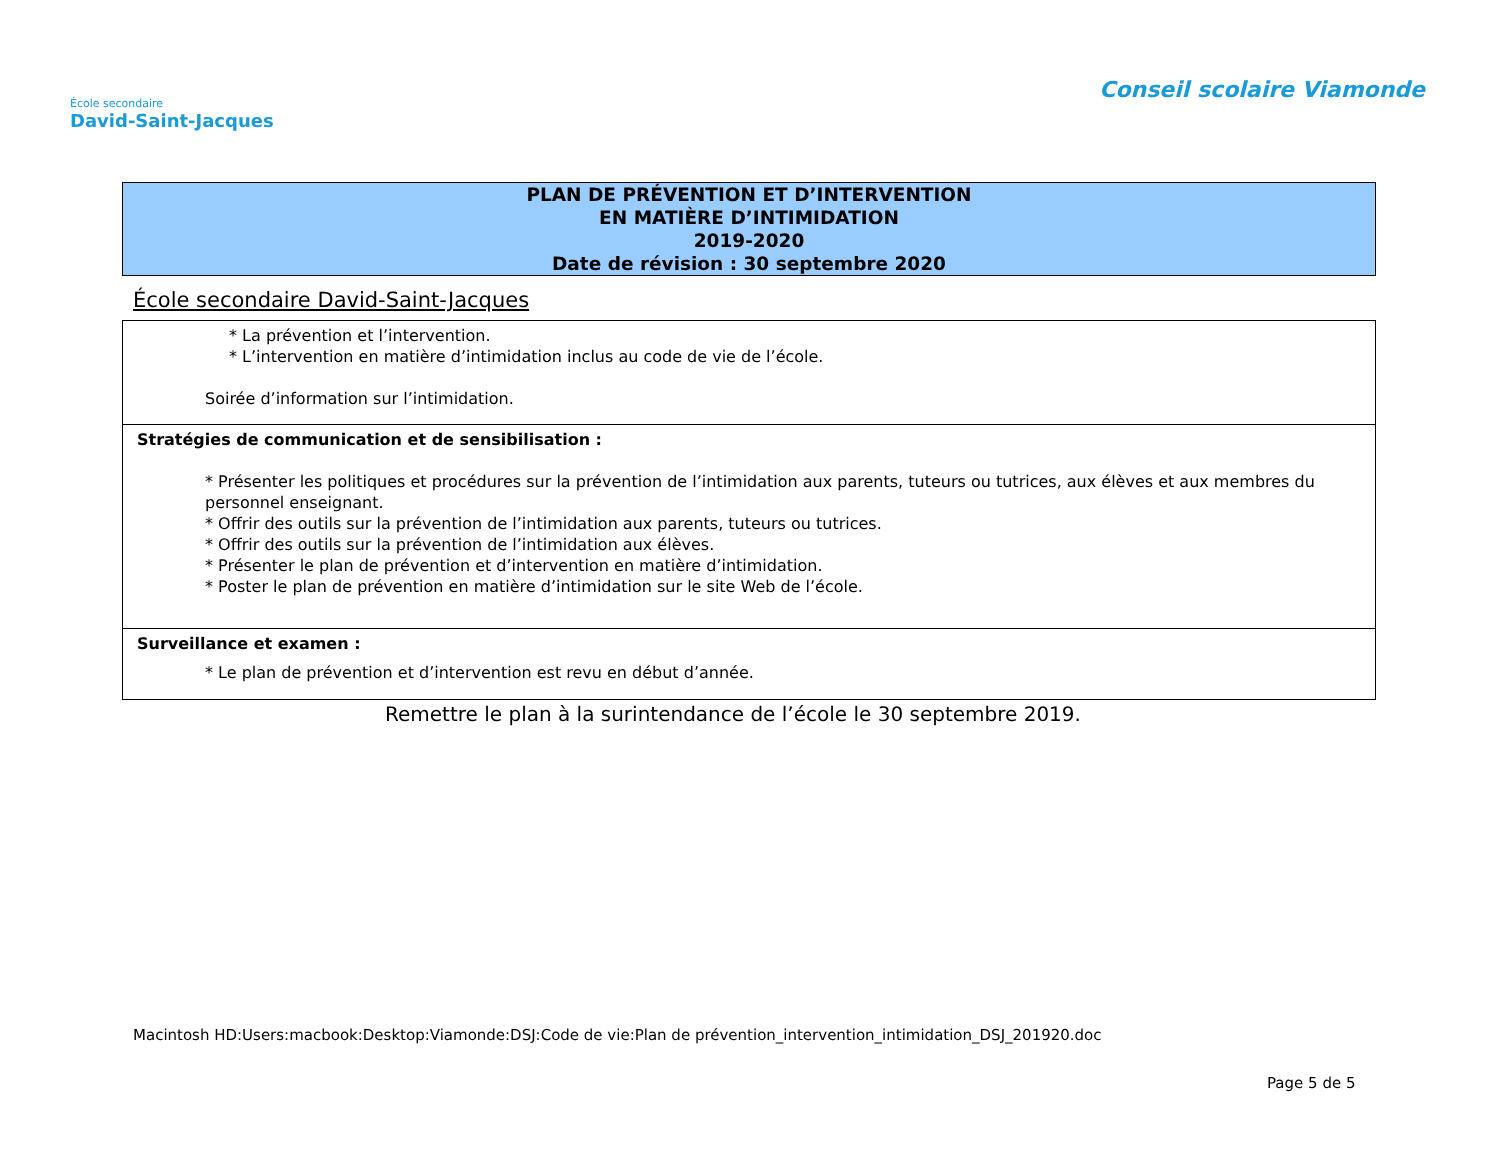École secondaire
David-Saint-Jacques
Conseil scolaire Viamonde
PLAN DE PRÉVENTION ET D’INTERVENTION
EN MATIÈRE D’INTIMIDATION
2019-2020
Date de révision : 30 septembre 2020
École secondaire David-Saint-Jacques
| * La prévention et l’intervention. * L’intervention en matière d’intimidation inclus au code de vie de l’école. Soirée d’information sur l’intimidation. |
| Stratégies de communication et de sensibilisation : * Présenter les politiques et procédures sur la prévention de l’intimidation aux parents, tuteurs ou tutrices, aux élèves et aux membres du personnel enseignant. * Offrir des outils sur la prévention de l’intimidation aux parents, tuteurs ou tutrices. * Offrir des outils sur la prévention de l’intimidation aux élèves. * Présenter le plan de prévention et d’intervention en matière d’intimidation. * Poster le plan de prévention en matière d’intimidation sur le site Web de l’école. |
| Surveillance et examen : * Le plan de prévention et d’intervention est revu en début d’année. |
Remettre le plan à la surintendance de l’école le 30 septembre 2019.
Macintosh HD:Users:macbook:Desktop:Viamonde:DSJ:Code de vie:Plan de prévention_intervention_intimidation_DSJ_201920.doc
Page 5 de 5